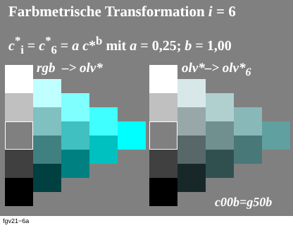Farbmetrische Transformation i = 6
c<sup>*</sup><sub>i</sub> = c<sup>*</sup><sub>6</sub> = a c*<sup>b</sup> mit a = 0,25; b = 1,00
rgb –> olv* olv*–> olv*<sub>6</sub>
c00b=g50b
fgv21−6a